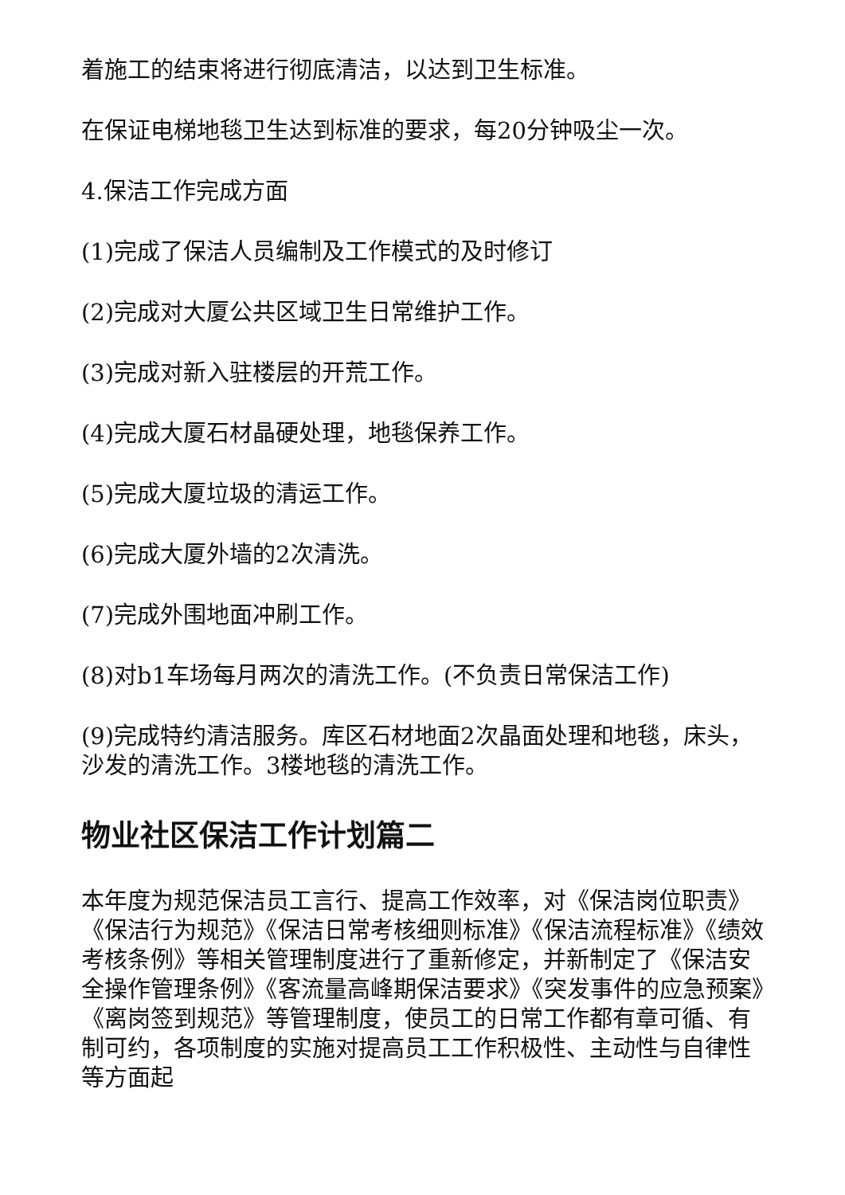着施工的结束将进行彻底清洁，以达到卫生标准。
在保证电梯地毯卫生达到标准的要求，每20分钟吸尘一次。
4.保洁工作完成方面
(1)完成了保洁人员编制及工作模式的及时修订
(2)完成对大厦公共区域卫生日常维护工作。
(3)完成对新入驻楼层的开荒工作。
(4)完成大厦石材晶硬处理，地毯保养工作。
(5)完成大厦垃圾的清运工作。
(6)完成大厦外墙的2次清洗。
(7)完成外围地面冲刷工作。
(8)对b1车场每月两次的清洗工作。(不负责日常保洁工作)
(9)完成特约清洁服务。库区石材地面2次晶面处理和地毯，床头，沙发的清洗工作。3楼地毯的清洗工作。
物业社区保洁工作计划篇二
本年度为规范保洁员工言行、提高工作效率，对《保洁岗位职责》《保洁行为规范》《保洁日常考核细则标准》《保洁流程标准》《绩效考核条例》等相关管理制度进行了重新修定，并新制定了《保洁安全操作管理条例》《客流量高峰期保洁要求》《突发事件的应急预案》《离岗签到规范》等管理制度，使员工的日常工作都有章可循、有制可约，各项制度的实施对提高员工工作积极性、主动性与自律性等方面起